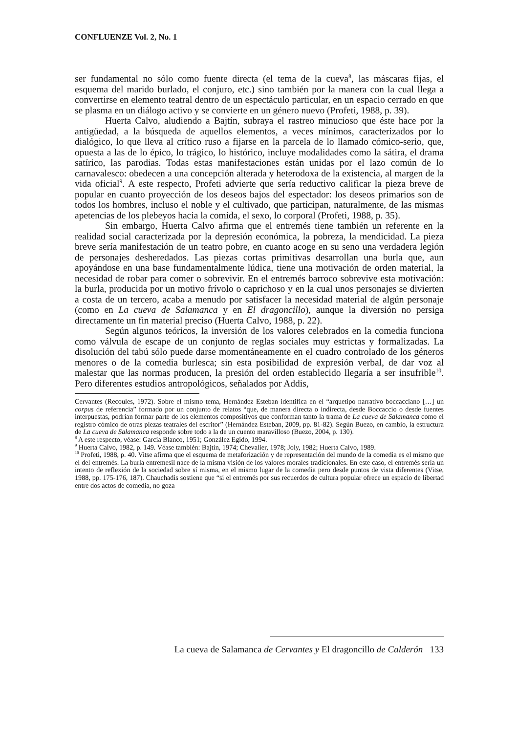CONFLUENZE Vol. 2, No. 1
ser fundamental no sólo como fuente directa (el tema de la cueva<sup>8</sup>, las máscaras fijas, el esquema del marido burlado, el conjuro, etc.) sino también por la manera con la cual llega a convertirse en elemento teatral dentro de un espectáculo particular, en un espacio cerrado en que se plasma en un diálogo activo y se convierte en un género nuevo (Profeti, 1988, p. 39).
Huerta Calvo, aludiendo a Bajtín, subraya el rastreo minucioso que éste hace por la antigüedad, a la búsqueda de aquellos elementos, a veces mínimos, caracterizados por lo dialógico, lo que lleva al crítico ruso a fijarse en la parcela de lo llamado cómico-serio, que, opuesta a las de lo épico, lo trágico, lo histórico, incluye modalidades como la sátira, el drama satírico, las parodias. Todas estas manifestaciones están unidas por el lazo común de lo carnavalesco: obedecen a una concepción alterada y heterodoxa de la existencia, al margen de la vida oficial<sup>9</sup>. A este respecto, Profeti advierte que sería reductivo calificar la pieza breve de popular en cuanto proyección de los deseos bajos del espectador: los deseos primarios son de todos los hombres, incluso el noble y el cultivado, que participan, naturalmente, de las mismas apetencias de los plebeyos hacia la comida, el sexo, lo corporal (Profeti, 1988, p. 35).
Sin embargo, Huerta Calvo afirma que el entremés tiene también un referente en la realidad social caracterizada por la depresión económica, la pobreza, la mendicidad. La pieza breve sería manifestación de un teatro pobre, en cuanto acoge en su seno una verdadera legión de personajes desheredados. Las piezas cortas primitivas desarrollan una burla que, aun apoyándose en una base fundamentalmente lúdica, tiene una motivación de orden material, la necesidad de robar para comer o sobrevivir. En el entremés barroco sobrevive esta motivación: la burla, producida por un motivo frívolo o caprichoso y en la cual unos personajes se divierten a costa de un tercero, acaba a menudo por satisfacer la necesidad material de algún personaje (como en La cueva de Salamanca y en El dragoncillo), aunque la diversión no persiga directamente un fin material preciso (Huerta Calvo, 1988, p. 22).
Según algunos teóricos, la inversión de los valores celebrados en la comedia funciona como válvula de escape de un conjunto de reglas sociales muy estrictas y formalizadas. La disolución del tabú sólo puede darse momentáneamente en el cuadro controlado de los géneros menores o de la comedia burlesca; sin esta posibilidad de expresión verbal, de dar voz al malestar que las normas producen, la presión del orden establecido llegaría a ser insufrible<sup>10</sup>. Pero diferentes estudios antropológicos, señalados por Addis,
Cervantes (Recoules, 1972). Sobre el mismo tema, Hernández Esteban identifica en el “arquetipo narrativo boccacciano […] un corpus de referencia” formado por un conjunto de relatos “que, de manera directa o indirecta, desde Boccaccio o desde fuentes interpuestas, podrían formar parte de los elementos compositivos que conforman tanto la trama de La cueva de Salamanca como el registro cómico de otras piezas teatrales del escritor” (Hernández Esteban, 2009, pp. 81-82). Según Buezo, en cambio, la estructura de La cueva de Salamanca responde sobre todo a la de un cuento maravilloso (Buezo, 2004, p. 130).
<sup>8</sup> A este respecto, véase: García Blanco, 1951; González Egido, 1994.
<sup>9</sup> Huerta Calvo, 1982, p. 149. Véase también: Bajtín, 1974; Chevalier, 1978; Joly, 1982; Huerta Calvo, 1989.
<sup>10</sup> Profeti, 1988, p. 40. Vitse afirma que el esquema de metaforización y de representación del mundo de la comedia es el mismo que el del entremés. La burla entremesil nace de la misma visión de los valores morales tradicionales. En este caso, el entremés sería un intento de reflexión de la sociedad sobre sí misma, en el mismo lugar de la comedia pero desde puntos de vista diferentes (Vitse, 1988, pp. 175-176, 187). Chauchadis sostiene que “si el entremés por sus recuerdos de cultura popular ofrece un espacio de libertad entre dos actos de comedia, no goza
La cueva de Salamanca de Cervantes y El dragoncillo de Calderón 133